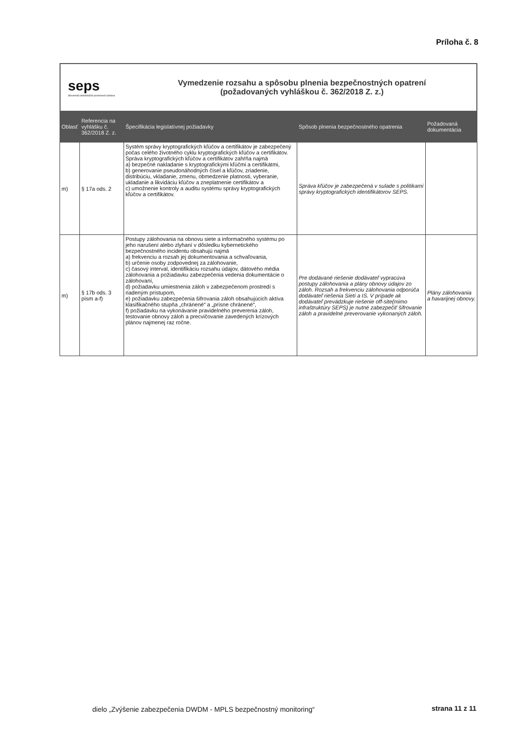Príloha č. 8
seps
Slovenská elektrizačná prenosová sústava
Vymedzenie rozsahu a spôsobu plnenia bezpečnostných opatrení
(požadovaných vyhláškou č. 362/2018 Z. z.)
| Oblasť | Referencia na vyhlášku č. 362/2018 Z. z. | Špecifikácia legislatívnej požiadavky | Spôsob plnenia bezpečnostného opatrenia | Požadovaná dokumentácia |
| --- | --- | --- | --- | --- |
| m) | § 17a ods. 2 | Systém správy kryptografických kľúčov a certifikátov je zabezpečený počas celého životného cyklu kryptografických kľúčov a certifikátov. Správa kryptografických kľúčov a certifikátov zahŕňa najmä a) bezpečné nakladanie s kryptografickými kľúčmi a certifikátmi, b) generovanie pseudonáhodných čísel a kľúčov, zriadenie, distribúciu, vkladanie, zmenu, obmedzenie platnosti, vyberanie, ukladanie a likvidáciu kľúčov a zneplatnenie certifikátov a c) umožnenie kontroly a auditu systému správy kryptografických kľúčov a certifikátov. | Správa kľúčov je zabezpečená v sulade s politikami správy kryptografických identifikátorov SEPS. | |
| m) | § 17b ods. 3 písm a-f) | Postupy zálohovania na obnovu siete a informačného systému po jeho narušení alebo zlyhaní v dôsledku kybernetického bezpečnostného incidentu obsahujú najmä a) frekvenciu a rozsah jej dokumentovania a schvaľovania, b) určenie osoby zodpovednej za zálohovanie, c) časový interval, identifikáciu rozsahu údajov, dátového média zálohovania a požiadavku zabezpečenia vedenia dokumentácie o zálohovaní, d) požiadavku umiestnenia záloh v zabezpečenom prostredí s riadeným prístupom, e) požiadavku zabezpečenia šifrovania záloh obsahujúcich aktíva klasifikačného stupňa „chránené“ a „prísne chránené“, f) požiadavku na vykonávanie pravidelného preverenia záloh, testovanie obnovy záloh a precvičovanie zavedených krízových plánov najmenej raz ročne. | Pre dodávané riešenie dodávateľ vypracúva postupy zálohovania a plány obnovy údajov zo záloh. Rozsah a frekvenciu zálohovania odporúča dodávateľ riešenia Sietí a IS. V prípade ak dodávateľ prevádzkuje riešenie off-site(mimo infraštruktúry SEPS) je nutné zabezpečiť šifrovanie záloh a pravidelné preverovanie vykonaných záloh. | Plány zálohovania a havarijnej obnovy. |
dielo „Zvýšenie zabezpečenia DWDM - MPLS bezpečnostný monitoring“
strana 11 z 11